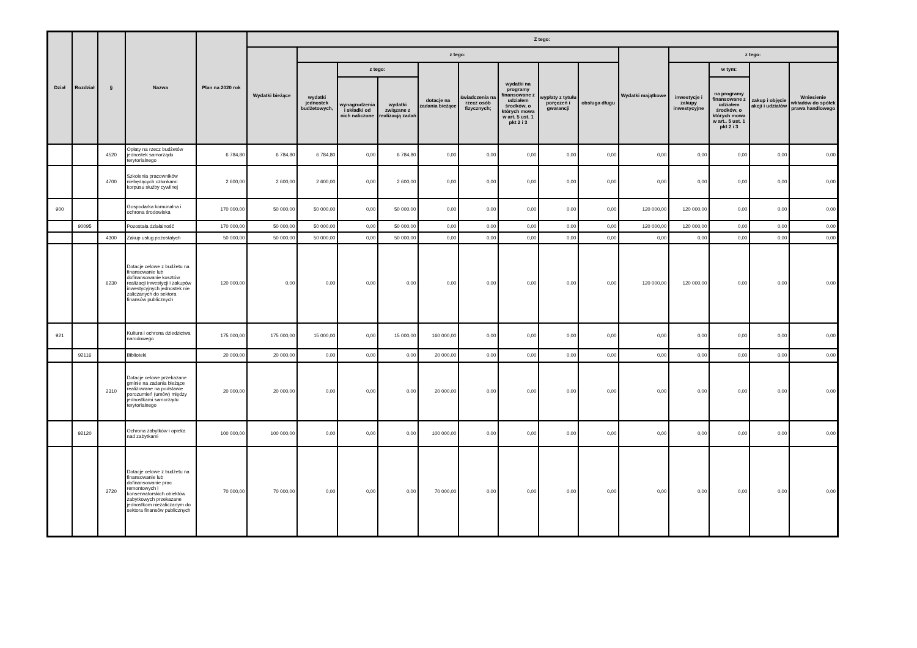| Dział | Rozdział | § | Nazwa | Plan na 2020 rok | Z tego: | | | | | | | | | | | | | |
| --- | --- | --- | --- | --- | --- | --- | --- | --- | --- | --- | --- | --- | --- | --- | --- | --- | --- | --- |
| | | | | | Wydatki bieżące | z tego: | | | | | | | | Wydatki majątkowe | z tego: | | | |
| | | | | | | wydatki jednostek budżetowych, | z tego: | | dotacje na zadania bieżące | świadczenia na rzecz osób fizycznych; | wydatki na programy finansowane z udziałem środków, o których mowa w art. 5 ust. 1 pkt 2 i 3 | wypłaty z tytułu poręczeń i gwarancji | obsługa długu | | inwestycje i zakupy inwestycyjne | w tym: | zakup i objęcie akcji i udziałów | Wniesienie wkładów do spółek prawa handlowego |
| | | | | | | | wynagrodzenia i składki od nich naliczone | wydatki związane z realizacją zadań | | | | | | | | na programy finansowane z udziałem środków, o których mowa w art.. 5 ust. 1 pkt 2 i 3 | | |
| | | 4520 | Opłaty na rzecz budżetów jednostek samorządu terytorialnego | 6 784,80 | 6 784,80 | 6 784,80 | 0,00 | 6 784,80 | 0,00 | 0,00 | 0,00 | 0,00 | 0,00 | 0,00 | 0,00 | 0,00 | 0,00 | 0,00 |
| | | 4700 | Szkolenia pracowników niebędących członkami korpusu służby cywilnej | 2 600,00 | 2 600,00 | 2 600,00 | 0,00 | 2 600,00 | 0,00 | 0,00 | 0,00 | 0,00 | 0,00 | 0,00 | 0,00 | 0,00 | 0,00 | 0,00 |
| 900 | | | Gospodarka komunalna i ochrona środowiska | 170 000,00 | 50 000,00 | 50 000,00 | 0,00 | 50 000,00 | 0,00 | 0,00 | 0,00 | 0,00 | 0,00 | 120 000,00 | 120 000,00 | 0,00 | 0,00 | 0,00 |
| | 90095 | | Pozostała działalność | 170 000,00 | 50 000,00 | 50 000,00 | 0,00 | 50 000,00 | 0,00 | 0,00 | 0,00 | 0,00 | 0,00 | 120 000,00 | 120 000,00 | 0,00 | 0,00 | 0,00 |
| | | 4300 | Zakup usług pozostałych | 50 000,00 | 50 000,00 | 50 000,00 | 0,00 | 50 000,00 | 0,00 | 0,00 | 0,00 | 0,00 | 0,00 | 0,00 | 0,00 | 0,00 | 0,00 | 0,00 |
| | | 6230 | Dotacje celowe z budżetu na finansowanie lub dofinansowanie kosztów realizacji inwestycji i zakupów inwestycyjnych jednostek nie zaliczanych do sektora finansów publicznych | 120 000,00 | 0,00 | 0,00 | 0,00 | 0,00 | 0,00 | 0,00 | 0,00 | 0,00 | 0,00 | 120 000,00 | 120 000,00 | 0,00 | 0,00 | 0,00 |
| 921 | | | Kultura i ochrona dziedzictwa narodowego | 175 000,00 | 175 000,00 | 15 000,00 | 0,00 | 15 000,00 | 160 000,00 | 0,00 | 0,00 | 0,00 | 0,00 | 0,00 | 0,00 | 0,00 | 0,00 | 0,00 |
| | 92116 | | Biblioteki | 20 000,00 | 20 000,00 | 0,00 | 0,00 | 0,00 | 20 000,00 | 0,00 | 0,00 | 0,00 | 0,00 | 0,00 | 0,00 | 0,00 | 0,00 | 0,00 |
| | | 2310 | Dotacje celowe przekazane gminie na zadania bieżące realizowane na podstawie porozumień (umów) między jednostkami samorządu terytorialnego | 20 000,00 | 20 000,00 | 0,00 | 0,00 | 0,00 | 20 000,00 | 0,00 | 0,00 | 0,00 | 0,00 | 0,00 | 0,00 | 0,00 | 0,00 | 0,00 |
| | 92120 | | Ochrona zabytków i opieka nad zabytkami | 100 000,00 | 100 000,00 | 0,00 | 0,00 | 0,00 | 100 000,00 | 0,00 | 0,00 | 0,00 | 0,00 | 0,00 | 0,00 | 0,00 | 0,00 | 0,00 |
| | | 2720 | Dotacje celowe z budżetu na finansowanie lub dofinansowanie prac remontowych i konserwatorskich obiektów zabytkowych przekazane jednostkom niezaliczanym do sektora finansów publicznych | 70 000,00 | 70 000,00 | 0,00 | 0,00 | 0,00 | 70 000,00 | 0,00 | 0,00 | 0,00 | 0,00 | 0,00 | 0,00 | 0,00 | 0,00 | 0,00 |